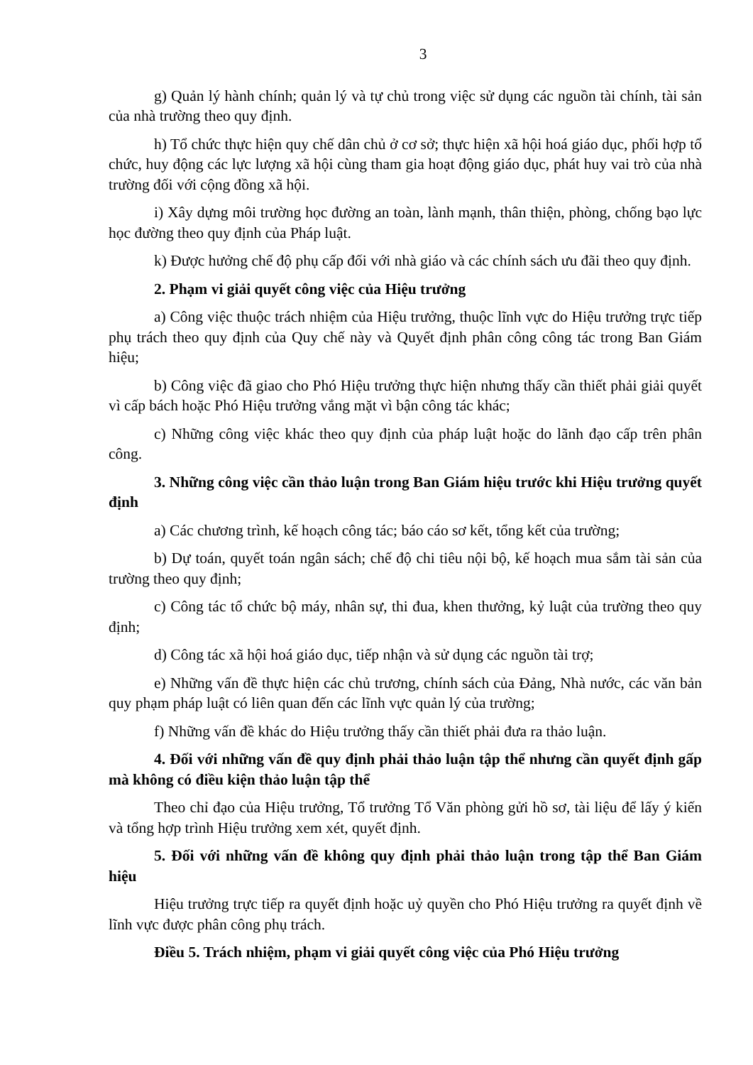3
g) Quản lý hành chính; quản lý và tự chủ trong việc sử dụng các nguồn tài chính, tài sản của nhà trường theo quy định.
h) Tổ chức thực hiện quy chế dân chủ ở cơ sở; thực hiện xã hội hoá giáo dục, phối hợp tổ chức, huy động các lực lượng xã hội cùng tham gia hoạt động giáo dục, phát huy vai trò của nhà trường đối với cộng đồng xã hội.
i) Xây dựng môi trường học đường an toàn, lành mạnh, thân thiện, phòng, chống bạo lực học đường theo quy định của Pháp luật.
k) Được hưởng chế độ phụ cấp đối với nhà giáo và các chính sách ưu đãi theo quy định.
2. Phạm vi giải quyết công việc của Hiệu trưởng
a) Công việc thuộc trách nhiệm của Hiệu trưởng, thuộc lĩnh vực do Hiệu trưởng trực tiếp phụ trách theo quy định của Quy chế này và Quyết định phân công công tác trong Ban Giám hiệu;
b) Công việc đã giao cho Phó Hiệu trưởng thực hiện nhưng thấy cần thiết phải giải quyết vì cấp bách hoặc Phó Hiệu trưởng vắng mặt vì bận công tác khác;
c) Những công việc khác theo quy định của pháp luật hoặc do lãnh đạo cấp trên phân công.
3. Những công việc cần thảo luận trong Ban Giám hiệu trước khi Hiệu trưởng quyết định
a) Các chương trình, kế hoạch công tác; báo cáo sơ kết, tổng kết của trường;
b) Dự toán, quyết toán ngân sách; chế độ chi tiêu nội bộ, kế hoạch mua sắm tài sản của trường theo quy định;
c) Công tác tổ chức bộ máy, nhân sự, thi đua, khen thưởng, kỷ luật của trường theo quy định;
d) Công tác xã hội hoá giáo dục, tiếp nhận và sử dụng các nguồn tài trợ;
e) Những vấn đề thực hiện các chủ trương, chính sách của Đảng, Nhà nước, các văn bản quy phạm pháp luật có liên quan đến các lĩnh vực quản lý của trường;
f) Những vấn đề khác do Hiệu trưởng thấy cần thiết phải đưa ra thảo luận.
4. Đối với những vấn đề quy định phải thảo luận tập thể nhưng cần quyết định gấp mà không có điều kiện thảo luận tập thể
Theo chỉ đạo của Hiệu trưởng, Tổ trưởng Tổ Văn phòng gửi hồ sơ, tài liệu để lấy ý kiến và tổng hợp trình Hiệu trưởng xem xét, quyết định.
5. Đối với những vấn đề không quy định phải thảo luận trong tập thể Ban Giám hiệu
Hiệu trưởng trực tiếp ra quyết định hoặc uỷ quyền cho Phó Hiệu trưởng ra quyết định về lĩnh vực được phân công phụ trách.
Điều 5. Trách nhiệm, phạm vi giải quyết công việc của Phó Hiệu trưởng